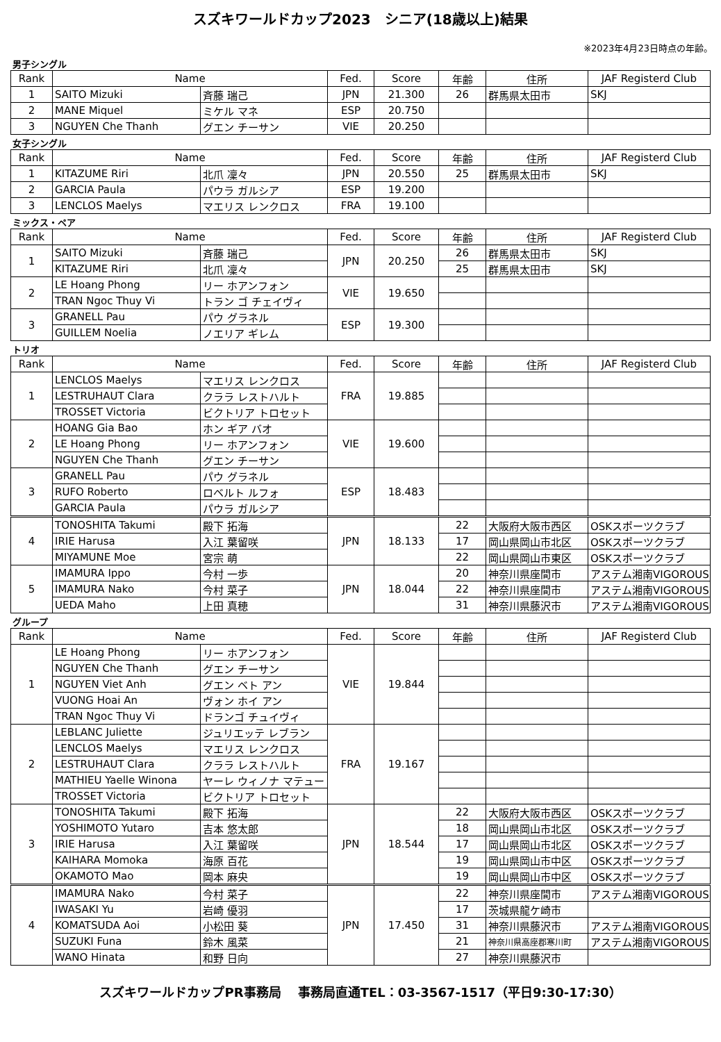スズキワールドカップ2023　シニア(18歳以上)結果
※2023年4月23日時点の年齢。
男子シングル
| Rank | Name | | Fed. | Score | 年齢 | 住所 | JAF Registerd Club |
| --- | --- | --- | --- | --- | --- | --- | --- |
| 1 | SAITO Mizuki | 斉藤 瑞己 | JPN | 21.300 | 26 | 群馬県太田市 | SKJ |
| 2 | MANE Miquel | ミケル マネ | ESP | 20.750 | | | |
| 3 | NGUYEN Che Thanh | グエン チーサン | VIE | 20.250 | | | |
女子シングル
| Rank | Name | | Fed. | Score | 年齢 | 住所 | JAF Registerd Club |
| --- | --- | --- | --- | --- | --- | --- | --- |
| 1 | KITAZUME Riri | 北爪 凜々 | JPN | 20.550 | 25 | 群馬県太田市 | SKJ |
| 2 | GARCIA Paula | パウラ ガルシア | ESP | 19.200 | | | |
| 3 | LENCLOS Maelys | マエリス レンクロス | FRA | 19.100 | | | |
ミックス・ペア
| Rank | Name | | Fed. | Score | 年齢 | 住所 | JAF Registerd Club |
| --- | --- | --- | --- | --- | --- | --- | --- |
| 1 | SAITO Mizuki | 斉藤 瑞己 | JPN | 20.250 | 26 | 群馬県太田市 | SKJ |
| | KITAZUME Riri | 北爪 凜々 | | | 25 | 群馬県太田市 | SKJ |
| 2 | LE Hoang Phong | リー ホアンフォン | VIE | 19.650 | | | |
| | TRAN Ngoc Thuy Vi | トラン ゴ チェイヴィ | | | | | |
| 3 | GRANELL Pau | パウ グラネル | ESP | 19.300 | | | |
| | GUILLEM Noelia | ノエリア ギレム | | | | | |
トリオ
| Rank | Name | | Fed. | Score | 年齢 | 住所 | JAF Registerd Club |
| --- | --- | --- | --- | --- | --- | --- | --- |
| 1 | LENCLOS Maelys | マエリス レンクロス | FRA | 19.885 | | | |
| | LESTRUHAUT Clara | クララ レストハルト | | | | | |
| | TROSSET Victoria | ビクトリア トロセット | | | | | |
| 2 | HOANG Gia Bao | ホン ギア バオ | VIE | 19.600 | | | |
| | LE Hoang Phong | リー ホアンフォン | | | | | |
| | NGUYEN Che Thanh | グエン チーサン | | | | | |
| 3 | GRANELL Pau | パウ グラネル | ESP | 18.483 | | | |
| | RUFO Roberto | ロベルト ルフォ | | | | | |
| | GARCIA Paula | パウラ ガルシア | | | | | |
| 4 | TONOSHITA Takumi | 殿下 拓海 | JPN | 18.133 | 22 | 大阪府大阪市西区 | OSKスポーツクラブ |
| | IRIE Harusa | 入江 葉留咲 | | | 17 | 岡山県岡山市北区 | OSKスポーツクラブ |
| | MIYAMUNE Moe | 宮宗 萌 | | | 22 | 岡山県岡山市東区 | OSKスポーツクラブ |
| 5 | IMAMURA Ippo | 今村 一歩 | JPN | 18.044 | 20 | 神奈川県座間市 | アステム湘南VIGOROUS |
| | IMAMURA Nako | 今村 菜子 | | | 22 | 神奈川県座間市 | アステム湘南VIGOROUS |
| | UEDA Maho | 上田 真穂 | | | 31 | 神奈川県藤沢市 | アステム湘南VIGOROUS |
グループ
| Rank | Name | | Fed. | Score | 年齢 | 住所 | JAF Registerd Club |
| --- | --- | --- | --- | --- | --- | --- | --- |
| 1 | LE Hoang Phong | リー ホアンフォン | VIE | 19.844 | | | |
| | NGUYEN Che Thanh | グエン チーサン | | | | | |
| | NGUYEN Viet Anh | グエン ベト アン | | | | | |
| | VUONG Hoai An | ヴォン ホイ アン | | | | | |
| | TRAN Ngoc Thuy Vi | ドランゴ チュイヴィ | | | | | |
| 2 | LEBLANC Juliette | ジュリエッテ レブラン | FRA | 19.167 | | | |
| | LENCLOS Maelys | マエリス レンクロス | | | | | |
| | LESTRUHAUT Clara | クララ レストハルト | | | | | |
| | MATHIEU Yaelle Winona | ヤーレ ウィノナ マテュー | | | | | |
| | TROSSET Victoria | ビクトリア トロセット | | | | | |
| 3 | TONOSHITA Takumi | 殿下 拓海 | JPN | 18.544 | 22 | 大阪府大阪市西区 | OSKスポーツクラブ |
| | YOSHIMOTO Yutaro | 吉本 悠太郎 | | | 18 | 岡山県岡山市北区 | OSKスポーツクラブ |
| | IRIE Harusa | 入江 葉留咲 | | | 17 | 岡山県岡山市北区 | OSKスポーツクラブ |
| | KAIHARA Momoka | 海原 百花 | | | 19 | 岡山県岡山市中区 | OSKスポーツクラブ |
| | OKAMOTO Mao | 岡本 麻央 | | | 19 | 岡山県岡山市中区 | OSKスポーツクラブ |
| 4 | IMAMURA Nako | 今村 菜子 | JPN | 17.450 | 22 | 神奈川県座間市 | アステム湘南VIGOROUS |
| | IWASAKI Yu | 岩崎 優羽 | | | 17 | 茨城県龍ケ崎市 | |
| | KOMATSUDA Aoi | 小松田 葵 | | | 31 | 神奈川県藤沢市 | アステム湘南VIGOROUS |
| | SUZUKI Funa | 鈴木 風菜 | | | 21 | 神奈川県高座郡寒川町 | アステム湘南VIGOROUS |
| | WANO Hinata | 和野 日向 | | | 27 | 神奈川県藤沢市 | |
スズキワールドカップPR事務局　 事務局直通TEL：03-3567-1517（平日9:30-17:30）